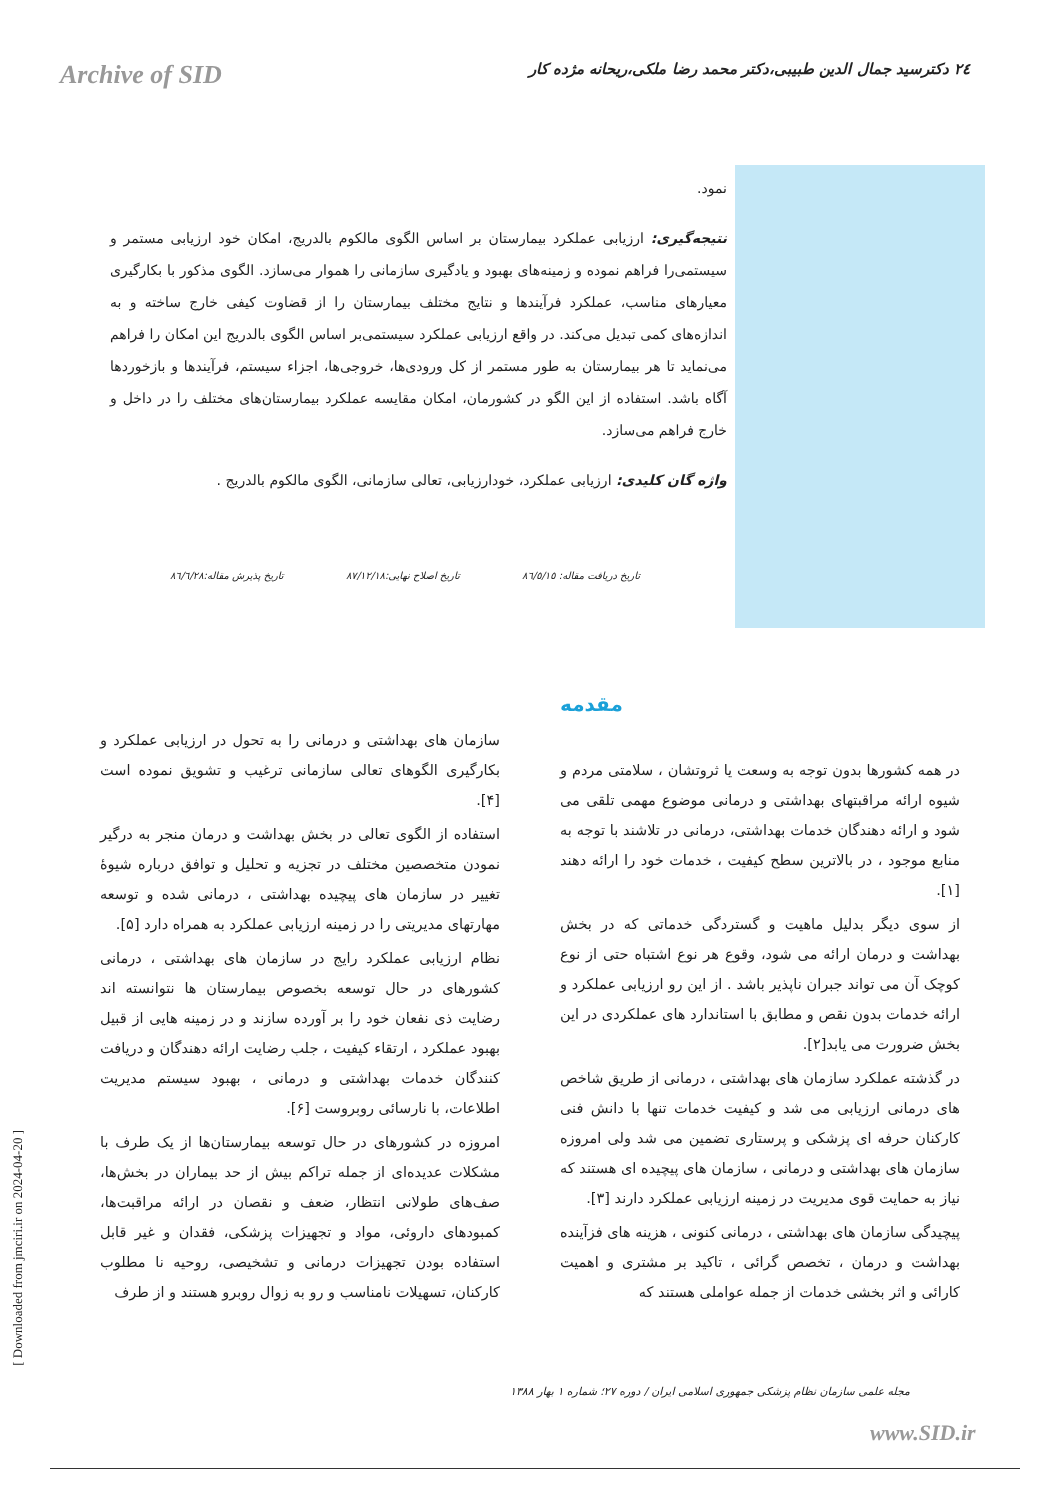Archive of SID
٢٤ دکترسید جمال الدین طبیبی،دکتر محمد رضا ملکی،ریحانه مژده کار
نمود.
نتیجه‌گیری: ارزیابی عملکرد بیمارستان بر اساس الگوی مالکوم بالدریج، امکان خود ارزیابی مستمر و سیستمی‌را فراهم نموده و زمینه‌های بهبود و یادگیری سازمانی را هموار می‌سازد. الگوی مذکور با بکارگیری معیارهای مناسب، عملکرد فرآیندها و نتایج مختلف بیمارستان را از قضاوت کیفی خارج ساخته و به اندازه‌های کمی تبدیل می‌کند. در واقع ارزیابی عملکرد سیستمی‌بر اساس الگوی بالدریج این امکان را فراهم می‌نماید تا هر بیمارستان به طور مستمر از کل ورودی‌ها، خروجی‌ها، اجزاء سیستم، فرآیندها و بازخوردها آگاه باشد. استفاده از این الگو در کشورمان، امکان مقایسه عملکرد بیمارستان‌های مختلف را در داخل و خارج فراهم می‌سازد.
واژه گان کلیدی: ارزیابی عملکرد، خودارزیابی، تعالی سازمانی، الگوی مالکوم بالدریج .
تاریخ دریافت مقاله: ٨٦/٥/١٥ تاریخ اصلاح نهایی:٨٧/١٢/١٨ تاریخ پذیرش مقاله:٨٦/٦/٢٨
مقدمه
در همه کشورها بدون توجه به وسعت یا ثروتشان ، سلامتی مردم و شیوه ارائه مراقبتهای بهداشتی و درمانی موضوع مهمی تلقی می شود و ارائه دهندگان خدمات بهداشتی، درمانی در تلاشند با توجه به منابع موجود ، در بالاترین سطح کیفیت ، خدمات خود را ارائه دهند [١].
از سوی دیگر بدلیل ماهیت و گستردگی خدماتی که در بخش بهداشت و درمان ارائه می شود، وقوع هر نوع اشتباه حتی از نوع کوچک آن می تواند جبران ناپذیر باشد . از این رو ارزیابی عملکرد و ارائه خدمات بدون نقص و مطابق با استاندارد های عملکردی در این بخش ضرورت می یابد[٢].
در گذشته عملکرد سازمان های بهداشتی ، درمانی از طریق شاخص های درمانی ارزیابی می شد و کیفیت خدمات تنها با دانش فنی کارکنان حرفه ای پزشکی و پرستاری تضمین می شد ولی امروزه سازمان های بهداشتی و درمانی ، سازمان های پیچیده ای هستند که نیاز به حمایت قوی مدیریت در زمینه ارزیابی عملکرد دارند [٣].
پیچیدگی سازمان های بهداشتی ، درمانی کنونی ، هزینه های فزآینده بهداشت و درمان ، تخصص گرائی ، تاکید بر مشتری و اهمیت کارائی و اثر بخشی خدمات از جمله عواملی هستند که
سازمان های بهداشتی و درمانی را به تحول در ارزیابی عملکرد و بکارگیری الگوهای تعالی سازمانی ترغیب و تشویق نموده است [۴].
استفاده از الگوی تعالی در بخش بهداشت و درمان منجر به درگیر نمودن متخصصین مختلف در تجزیه و تحلیل و توافق درباره شیوهٔ تغییر در سازمان های پیچیده بهداشتی ، درمانی شده و توسعه مهارتهای مدیریتی را در زمینه ارزیابی عملکرد به همراه دارد [۵].
نظام ارزیابی عملکرد رایج در سازمان های بهداشتی ، درمانی کشورهای در حال توسعه بخصوص بیمارستان ها نتوانسته اند رضایت ذی نفعان خود را بر آورده سازند و در زمینه هایی از قبیل بهبود عملکرد ، ارتقاء کیفیت ، جلب رضایت ارائه دهندگان و دریافت کنندگان خدمات بهداشتی و درمانی ، بهبود سیستم مدیریت اطلاعات، با نارسائی روبروست [۶].
امروزه در کشورهای در حال توسعه بیمارستان‌ها از یک طرف با مشکلات عدیده‌ای از جمله تراکم بیش از حد بیماران در بخش‌ها، صف‌های طولانی انتظار، ضعف و نقصان در ارائه مراقبت‌ها، کمبودهای داروئی، مواد و تجهیزات پزشکی، فقدان و غیر قابل استفاده بودن تجهیزات درمانی و تشخیصی، روحیه نا مطلوب کارکنان، تسهیلات نامناسب و رو به زوال روبرو هستند و از طرف
[ Downloaded from jmciri.ir on 2024-04-20 ]
مجله علمی سازمان نظام پزشکی جمهوری اسلامی ایران / دوره ٢٧؛ شماره ١ بهار ١٣٨٨
www.SID.ir